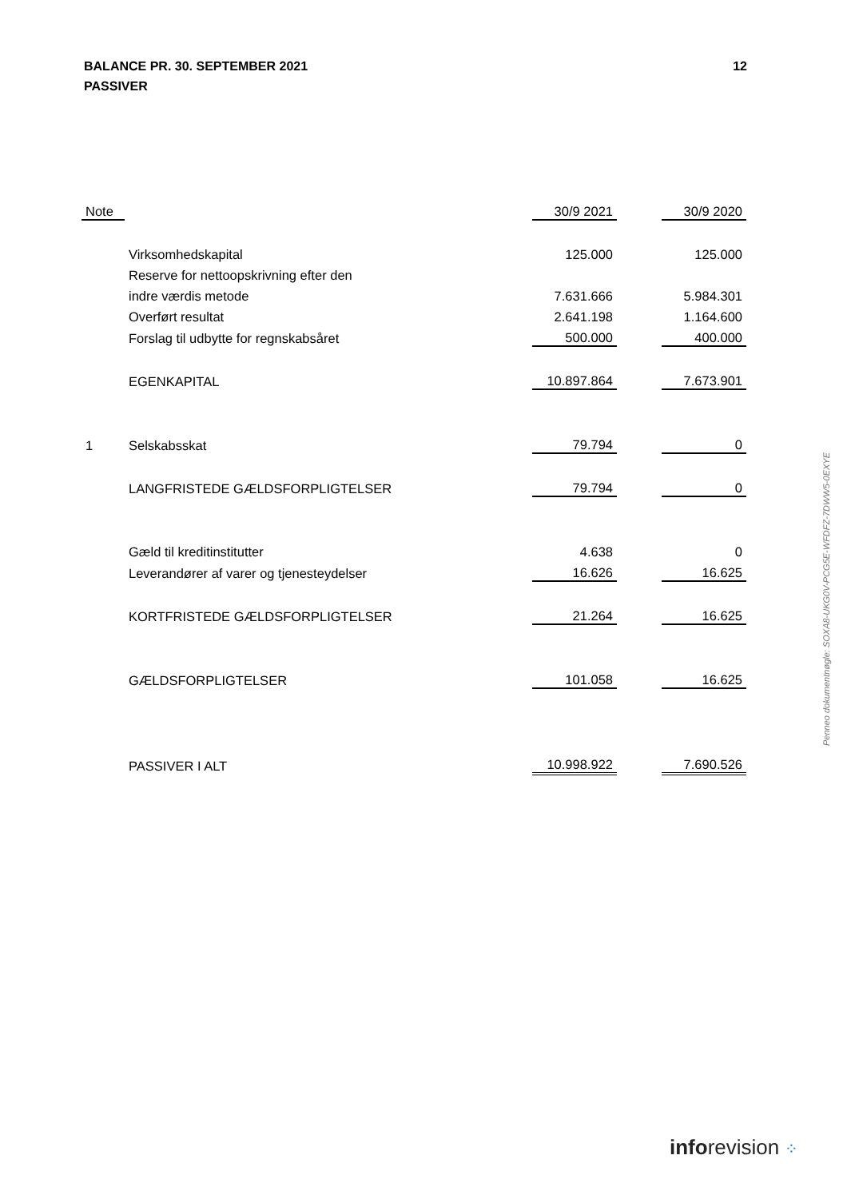BALANCE PR. 30. SEPTEMBER 2021
PASSIVER
12
| Note | | 30/9 2021 | | 30/9 2020 |
| | Virksomhedskapital | 125.000 | | 125.000 |
| | Reserve for nettoopskrivning efter den | | | |
| | indre værdis metode | 7.631.666 | | 5.984.301 |
| | Overført resultat | 2.641.198 | | 1.164.600 |
| | Forslag til udbytte for regnskabsåret | 500.000 | | 400.000 |
| | EGENKAPITAL | 10.897.864 | | 7.673.901 |
| 1 | Selskabsskat | 79.794 | | 0 |
| | LANGFRISTEDE GÆLDSFORPLIGTELSER | 79.794 | | 0 |
| | Gæld til kreditinstitutter | 4.638 | | 0 |
| | Leverandører af varer og tjenesteydelser | 16.626 | | 16.625 |
| | KORTFRISTEDE GÆLDSFORPLIGTELSER | 21.264 | | 16.625 |
| | GÆLDSFORPLIGTELSER | 101.058 | | 16.625 |
| | PASSIVER I ALT | 10.998.922 | | 7.690.526 |
Penneo dokumentnøgle: SOXA8-UKG0V-PCG5E-WFDFZ-7DWW5-0EXYE
inforevision ⁘